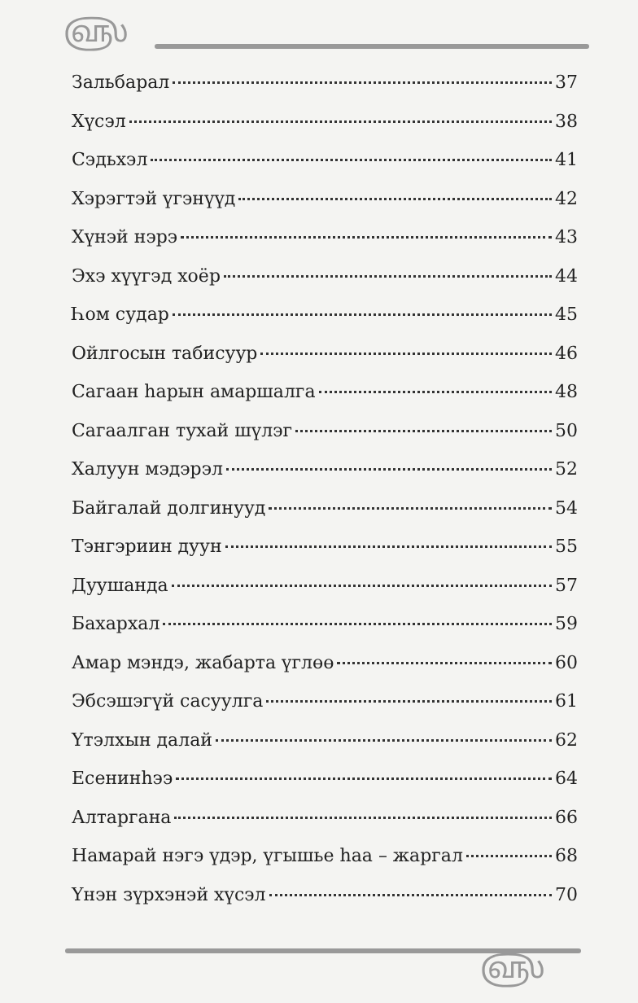௵
Зальбарал 37
Хүсэл 38
Сэдьхэл 41
Хэрэгтэй үгэнүүд 42
Хүнэй нэрэ 43
Эхэ хүүгэд хоёр 44
Һом судар 45
Ойлгосын табисуур 46
Сагаан һарын амаршалга 48
Сагаалган тухай шүлэг 50
Халуун мэдэрэл 52
Байгалай долгинууд 54
Тэнгэриин дуун 55
Дуушанда 57
Бахархал 59
Амар мэндэ, жабарта үглөө 60
Эбсэшэгүй сасуулга 61
Үтэлхын далай 62
Есенинһээ 64
Алтаргана 66
Намарай нэгэ үдэр, үгышье һаа – жаргал 68
Үнэн зүрхэнэй хүсэл 70
௵